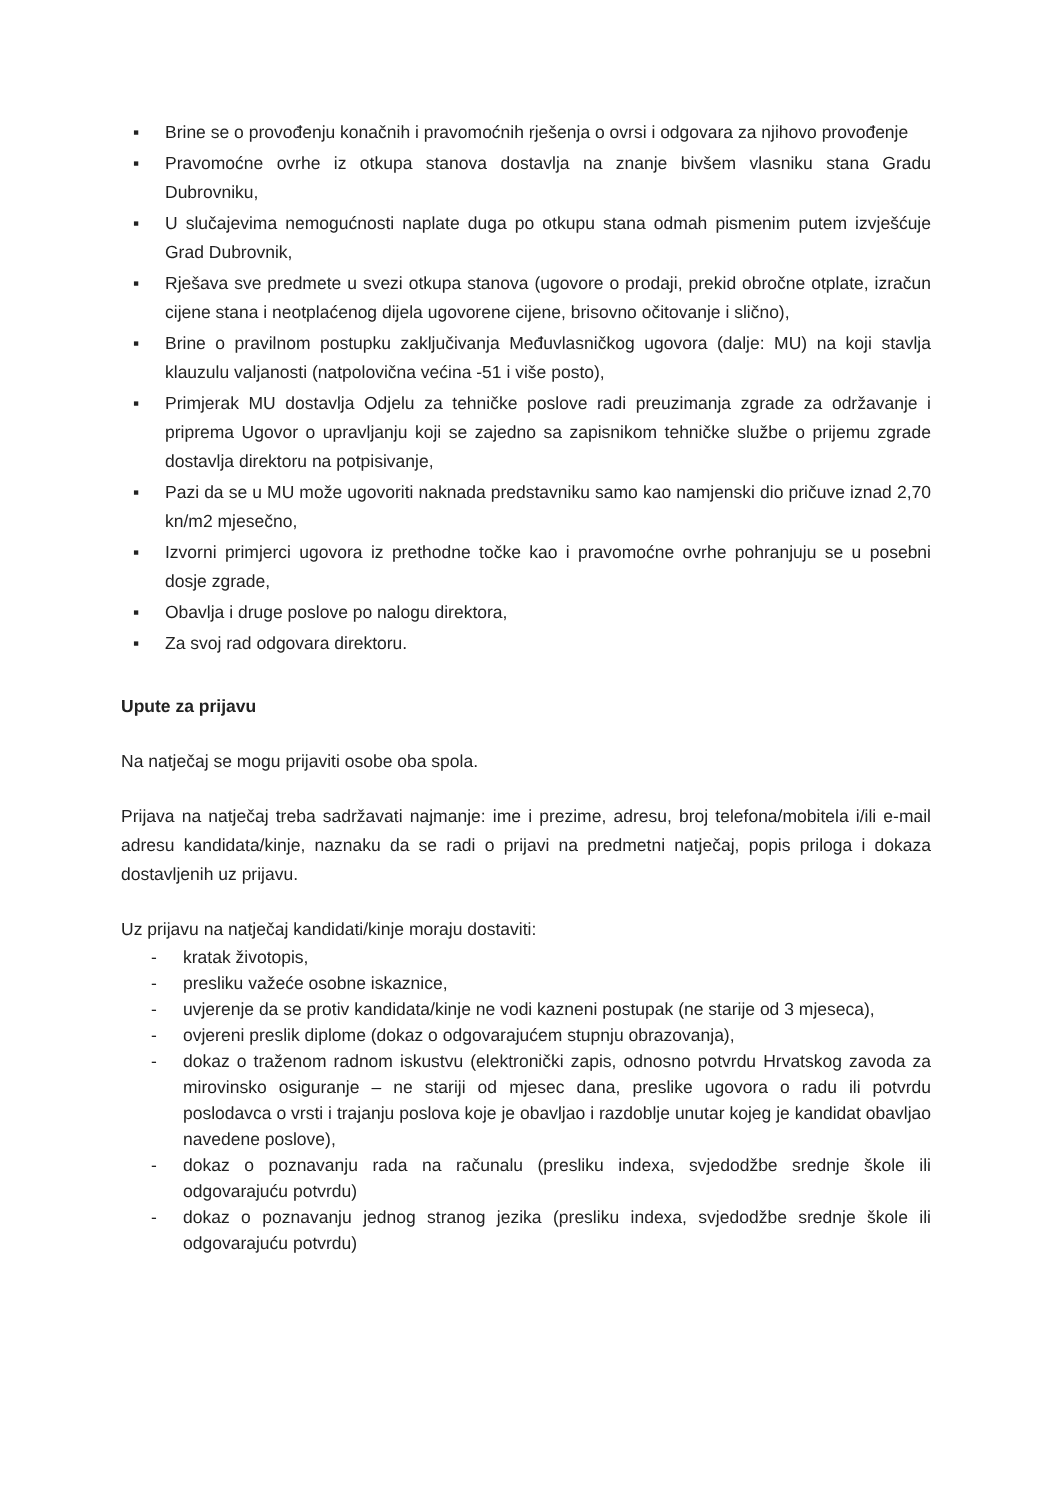▪ Brine se o provođenju konačnih i pravomoćnih rješenja o ovrsi i odgovara za njihovo provođenje
▪ Pravomoćne ovrhe iz otkupa stanova dostavlja na znanje bivšem vlasniku stana Gradu Dubrovniku,
▪ U slučajevima nemogućnosti naplate duga po otkupu stana odmah pismenim putem izvješćuje Grad Dubrovnik,
▪ Rješava sve predmete u svezi otkupa stanova (ugovore o prodaji, prekid obročne otplate, izračun cijene stana i neotplaćenog dijela ugovorene cijene, brisovno očitovanje i slično),
▪ Brine o pravilnom postupku zaključivanja Međuvlasničkog ugovora (dalje: MU) na koji stavlja klauzulu valjanosti (natpolovična većina -51 i više posto),
▪ Primjerak MU dostavlja Odjelu za tehničke poslove radi preuzimanja zgrade za održavanje i priprema Ugovor o upravljanju koji se zajedno sa zapisnikom tehničke službe o prijemu zgrade dostavlja direktoru na potpisivanje,
▪ Pazi da se u MU može ugovoriti naknada predstavniku samo kao namjenski dio pričuve iznad 2,70 kn/m2 mjesečno,
▪ Izvorni primjerci ugovora iz prethodne točke kao i pravomoćne ovrhe pohranjuju se u posebni dosje zgrade,
▪ Obavlja i druge poslove po nalogu direktora,
▪ Za svoj rad odgovara direktoru.
Upute za prijavu
Na natječaj se mogu prijaviti osobe oba spola.
Prijava na natječaj treba sadržavati najmanje: ime i prezime, adresu, broj telefona/mobitela i/ili e-mail adresu kandidata/kinje, naznaku da se radi o prijavi na predmetni natječaj, popis priloga i dokaza dostavljenih uz prijavu.
Uz prijavu na natječaj kandidati/kinje moraju dostaviti:
- kratak životopis,
- presliku važeće osobne iskaznice,
- uvjerenje da se protiv kandidata/kinje ne vodi kazneni postupak (ne starije od 3 mjeseca),
- ovjereni preslik diplome (dokaz o odgovarajućem stupnju obrazovanja),
- dokaz o traženom radnom iskustvu (elektronički zapis, odnosno potvrdu Hrvatskog zavoda za mirovinsko osiguranje – ne stariji od mjesec dana, preslike ugovora o radu ili potvrdu poslodavca o vrsti i trajanju poslova koje je obavljao i razdoblje unutar kojeg je kandidat obavljao navedene poslove),
- dokaz o poznavanju rada na računalu (presliku indexa, svjedodžbe srednje škole ili odgovarajuću potvrdu)
- dokaz o poznavanju jednog stranog jezika (presliku indexa, svjedodžbe srednje škole ili odgovarajuću potvrdu)